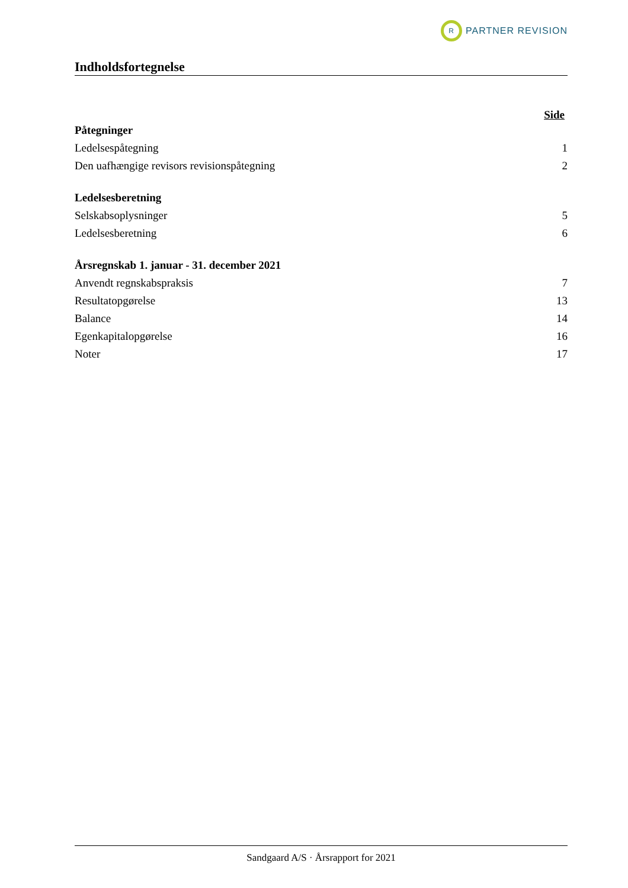R
PARTNER REVISION
Indholdsfortegnelse
Side
Påtegninger
Ledelsespåtegning 1
Den uafhængige revisors revisionspåtegning 2
Ledelsesberetning
Selskabsoplysninger 5
Ledelsesberetning 6
Årsregnskab 1. januar - 31. december 2021
Anvendt regnskabspraksis 7
Resultatopgørelse 13
Balance 14
Egenkapitalopgørelse 16
Noter 17
Sandgaard A/S · Årsrapport for 2021